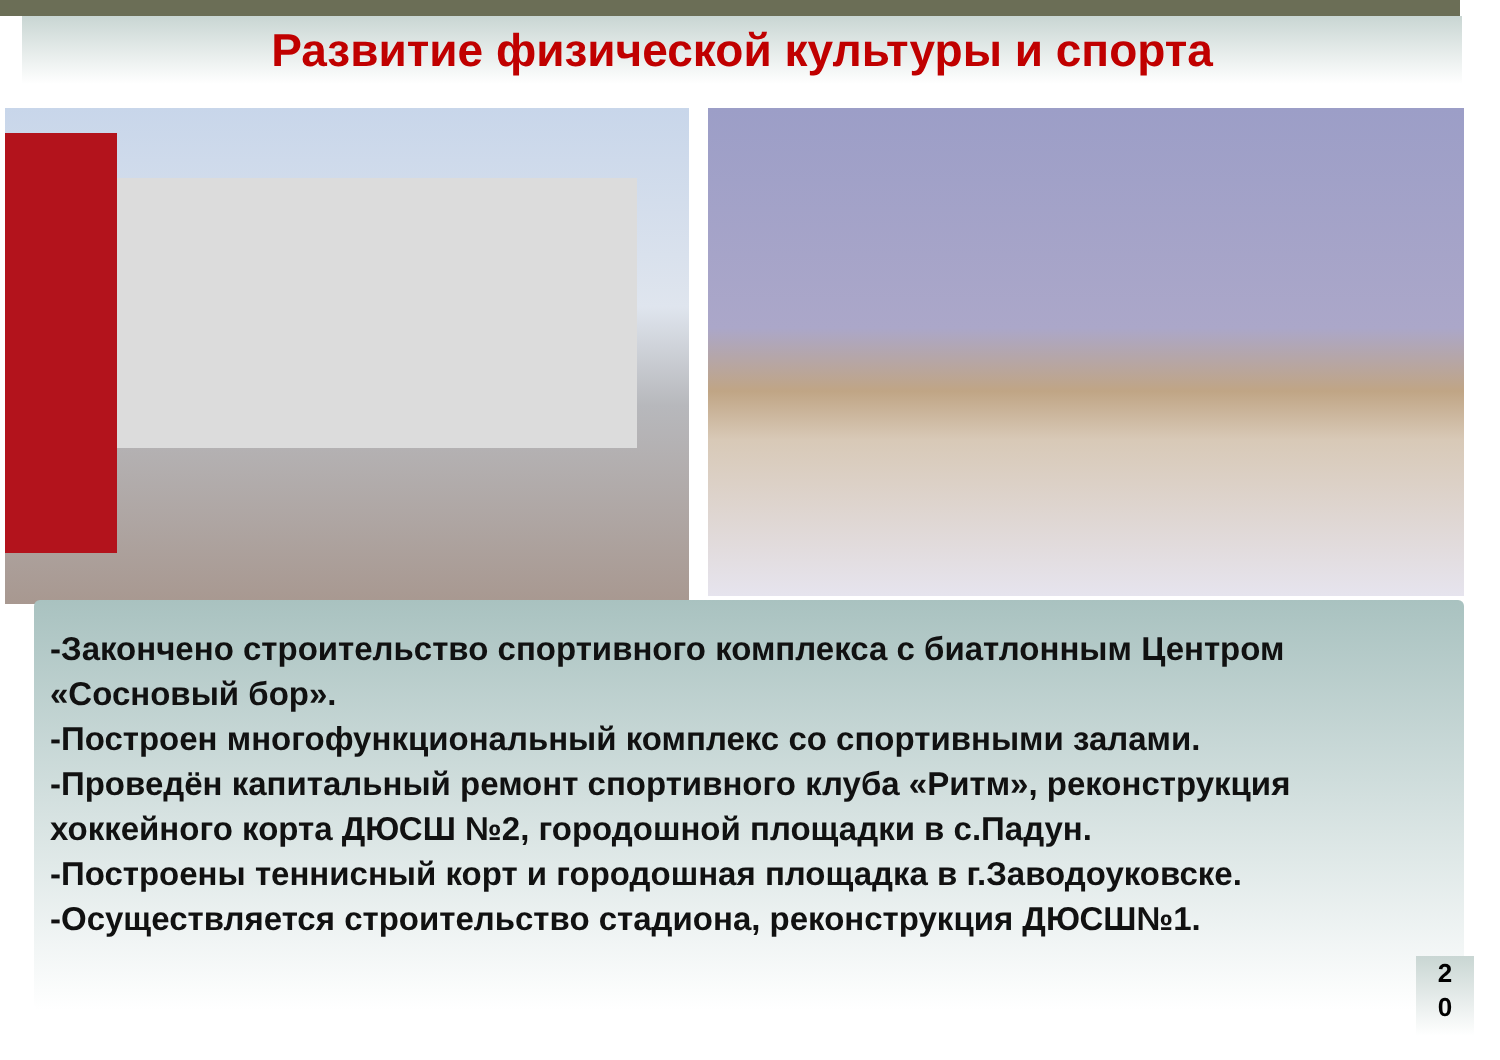Развитие физической культуры и спорта
-Закончено строительство спортивного комплекса с биатлонным Центром «Сосновый бор».
-Построен многофункциональный комплекс со спортивными залами.
-Проведён капитальный ремонт спортивного клуба «Ритм», реконструкция хоккейного корта ДЮСШ №2, городошной площадки в с.Падун.
-Построены теннисный корт и городошная площадка в г.Заводоуковске.
-Осуществляется строительство стадиона, реконструкция ДЮСШ№1.
2
0